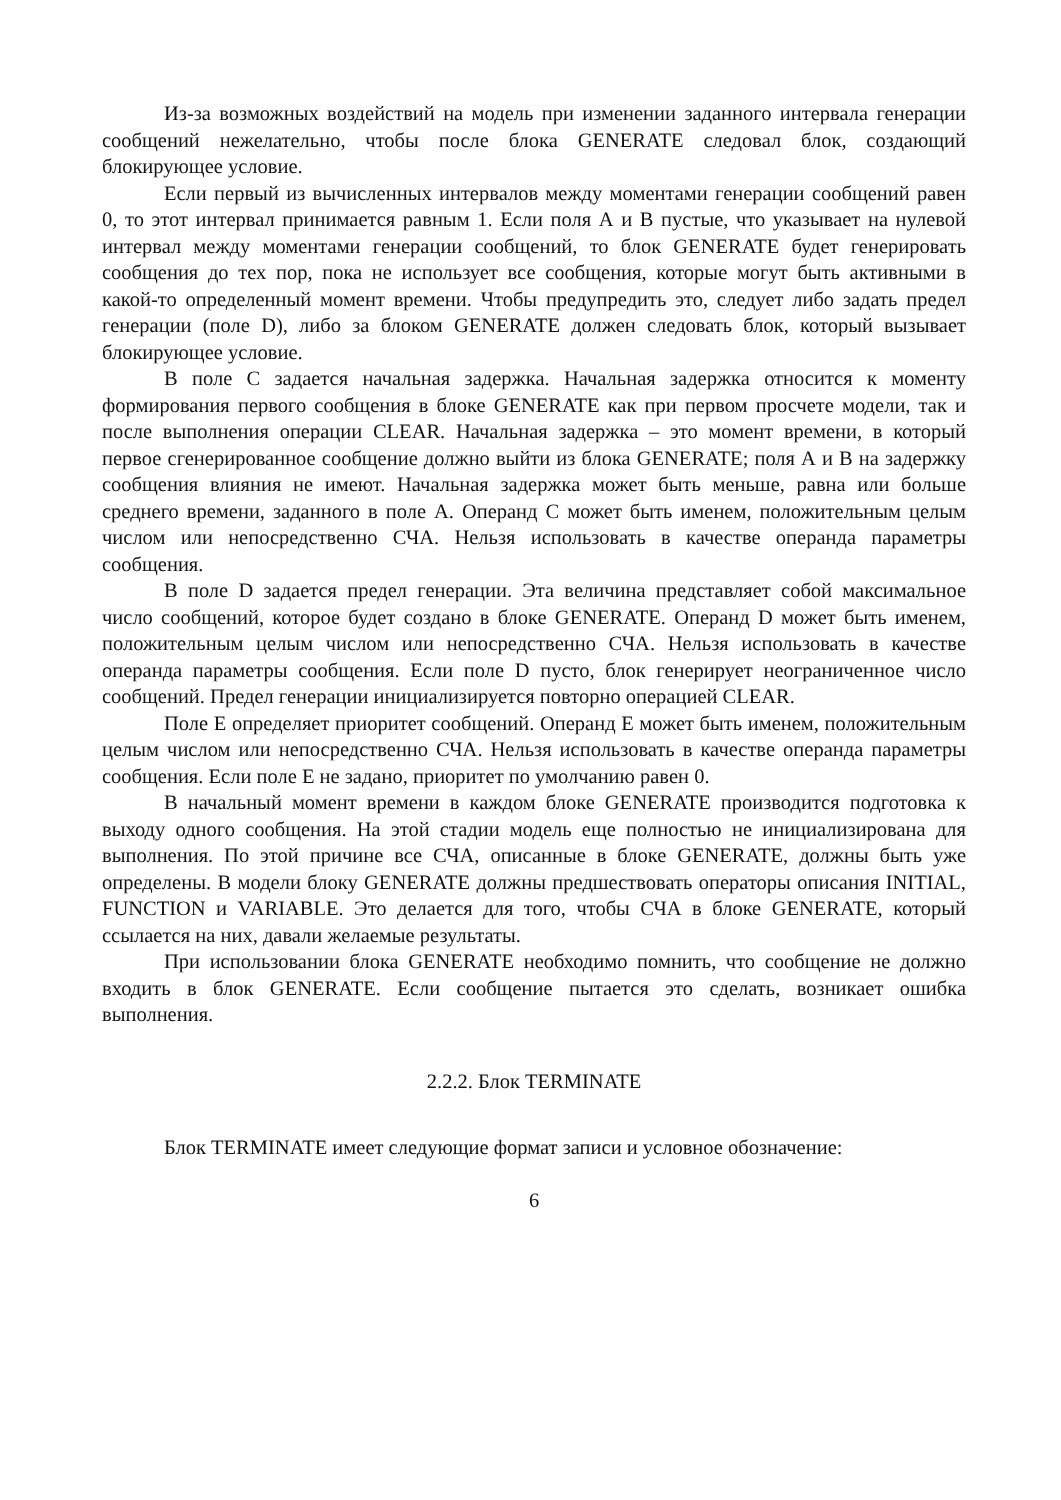Из-за возможных воздействий на модель при изменении заданного интервала генерации сообщений нежелательно, чтобы после блока GENERATE следовал блок, создающий блокирующее условие.
Если первый из вычисленных интервалов между моментами генерации сообщений равен 0, то этот интервал принимается равным 1. Если поля А и В пустые, что указывает на нулевой интервал между моментами генерации сообщений, то блок GENERATE будет генерировать сообщения до тех пор, пока не использует все сообщения, которые могут быть активными в какой-то определенный момент времени. Чтобы предупредить это, следует либо задать предел генерации (поле D), либо за блоком GENERATE должен следовать блок, который вызывает блокирующее условие.
В поле С задается начальная задержка. Начальная задержка относится к моменту формирования первого сообщения в блоке GENERATE как при первом просчете модели, так и после выполнения операции CLEAR. Начальная задержка – это момент времени, в который первое сгенерированное сообщение должно выйти из блока GENERATE; поля А и В на задержку сообщения влияния не имеют. Начальная задержка может быть меньше, равна или больше среднего времени, заданного в поле А. Операнд С может быть именем, положительным целым числом или непосредственно СЧА. Нельзя использовать в качестве операнда параметры сообщения.
В поле D задается предел генерации. Эта величина представляет собой максимальное число сообщений, которое будет создано в блоке GENERATE. Операнд D может быть именем, положительным целым числом или непосредственно СЧА. Нельзя использовать в качестве операнда параметры сообщения. Если поле D пусто, блок генерирует неограниченное число сообщений. Предел генерации инициализируется повторно операцией CLEAR.
Поле Е определяет приоритет сообщений. Операнд Е может быть именем, положительным целым числом или непосредственно СЧА. Нельзя использовать в качестве операнда параметры сообщения. Если поле Е не задано, приоритет по умолчанию равен 0.
В начальный момент времени в каждом блоке GENERATE производится подготовка к выходу одного сообщения. На этой стадии модель еще полностью не инициализирована для выполнения. По этой причине все СЧА, описанные в блоке GENERATE, должны быть уже определены. В модели блоку GENERATE должны предшествовать операторы описания INITIAL, FUNCTION и VARIABLE. Это делается для того, чтобы СЧА в блоке GENERATE, который ссылается на них, давали желаемые результаты.
При использовании блока GENERATE необходимо помнить, что сообщение не должно входить в блок GENERATE. Если сообщение пытается это сделать, возникает ошибка выполнения.
2.2.2. Блок TERMINATE
Блок TERMINATE имеет следующие формат записи и условное обозначение:
6